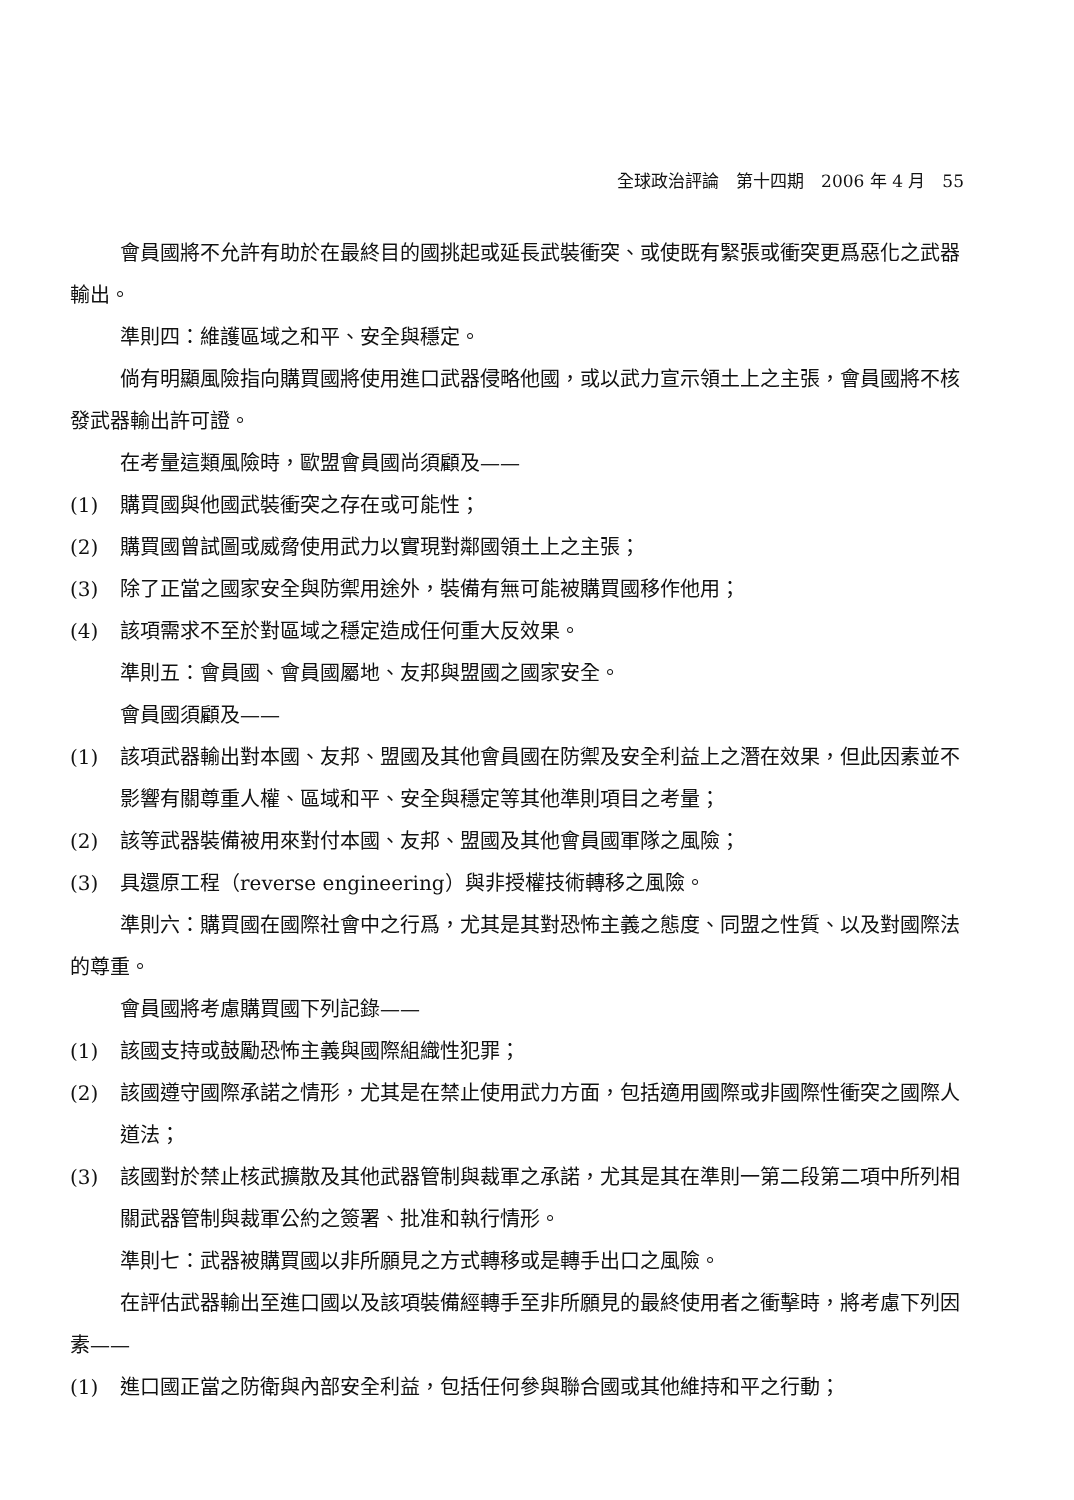全球政治評論　第十四期　2006 年 4 月　55
會員國將不允許有助於在最終目的國挑起或延長武裝衝突、或使既有緊張或衝突更爲惡化之武器輸出。
準則四：維護區域之和平、安全與穩定。
倘有明顯風險指向購買國將使用進口武器侵略他國，或以武力宣示領土上之主張，會員國將不核發武器輸出許可證。
在考量這類風險時，歐盟會員國尚須顧及——
(1) 購買國與他國武裝衝突之存在或可能性；
(2) 購買國曾試圖或威脅使用武力以實現對鄰國領土上之主張；
(3) 除了正當之國家安全與防禦用途外，裝備有無可能被購買國移作他用；
(4) 該項需求不至於對區域之穩定造成任何重大反效果。
準則五：會員國、會員國屬地、友邦與盟國之國家安全。
會員國須顧及——
(1) 該項武器輸出對本國、友邦、盟國及其他會員國在防禦及安全利益上之潛在效果，但此因素並不影響有關尊重人權、區域和平、安全與穩定等其他準則項目之考量；
(2) 該等武器裝備被用來對付本國、友邦、盟國及其他會員國軍隊之風險；
(3) 具還原工程（reverse engineering）與非授權技術轉移之風險。
準則六：購買國在國際社會中之行爲，尤其是其對恐怖主義之態度、同盟之性質、以及對國際法的尊重。
會員國將考慮購買國下列記錄——
(1) 該國支持或鼓勵恐怖主義與國際組織性犯罪；
(2) 該國遵守國際承諾之情形，尤其是在禁止使用武力方面，包括適用國際或非國際性衝突之國際人道法；
(3) 該國對於禁止核武擴散及其他武器管制與裁軍之承諾，尤其是其在準則一第二段第二項中所列相關武器管制與裁軍公約之簽署、批准和執行情形。
準則七：武器被購買國以非所願見之方式轉移或是轉手出口之風險。
在評估武器輸出至進口國以及該項裝備經轉手至非所願見的最終使用者之衝擊時，將考慮下列因素——
(1) 進口國正當之防衛與內部安全利益，包括任何參與聯合國或其他維持和平之行動；